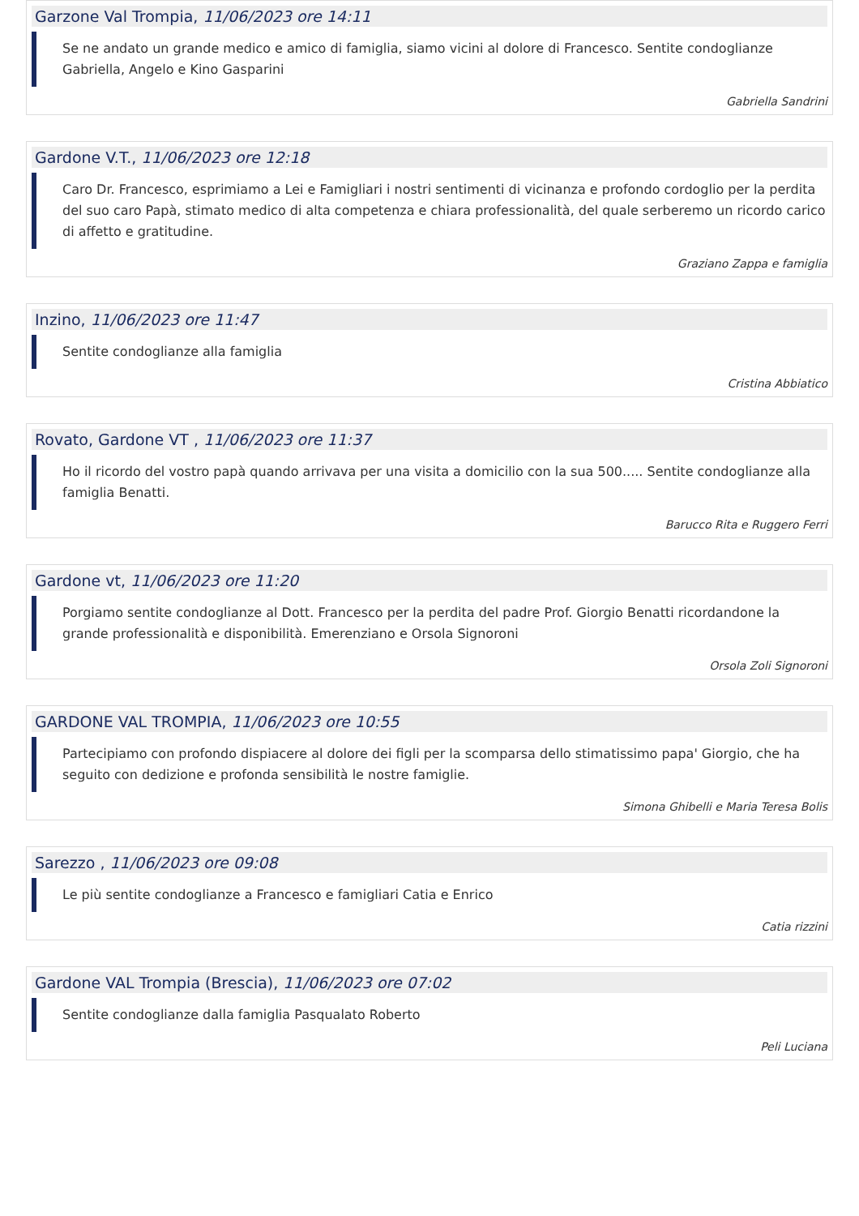Garzone Val Trompia, 11/06/2023 ore 14:11
Se ne andato un grande medico e amico di famiglia, siamo vicini al dolore di Francesco. Sentite condoglianze Gabriella, Angelo e Kino Gasparini
Gabriella Sandrini
Gardone V.T., 11/06/2023 ore 12:18
Caro Dr. Francesco, esprimiamo a Lei e Famigliari i nostri sentimenti di vicinanza e profondo cordoglio per la perdita del suo caro Papà, stimato medico di alta competenza e chiara professionalità, del quale serberemo un ricordo carico di affetto e gratitudine.
Graziano Zappa e famiglia
Inzino, 11/06/2023 ore 11:47
Sentite condoglianze alla famiglia
Cristina Abbiatico
Rovato, Gardone VT , 11/06/2023 ore 11:37
Ho il ricordo del vostro papà quando arrivava per una visita a domicilio con la sua 500..... Sentite condoglianze alla famiglia Benatti.
Barucco Rita e Ruggero Ferri
Gardone vt, 11/06/2023 ore 11:20
Porgiamo sentite condoglianze al Dott. Francesco per la perdita del padre Prof. Giorgio Benatti ricordandone la grande professionalità e disponibilità. Emerenziano e Orsola Signoroni
Orsola Zoli Signoroni
GARDONE VAL TROMPIA, 11/06/2023 ore 10:55
Partecipiamo con profondo dispiacere al dolore dei figli per la scomparsa dello stimatissimo papa' Giorgio, che ha seguito con dedizione e profonda sensibilità le nostre famiglie.
Simona Ghibelli e Maria Teresa Bolis
Sarezzo , 11/06/2023 ore 09:08
Le più sentite condoglianze a Francesco e famigliari Catia e Enrico
Catia rizzini
Gardone VAL Trompia (Brescia), 11/06/2023 ore 07:02
Sentite condoglianze dalla famiglia Pasqualato Roberto
Peli Luciana